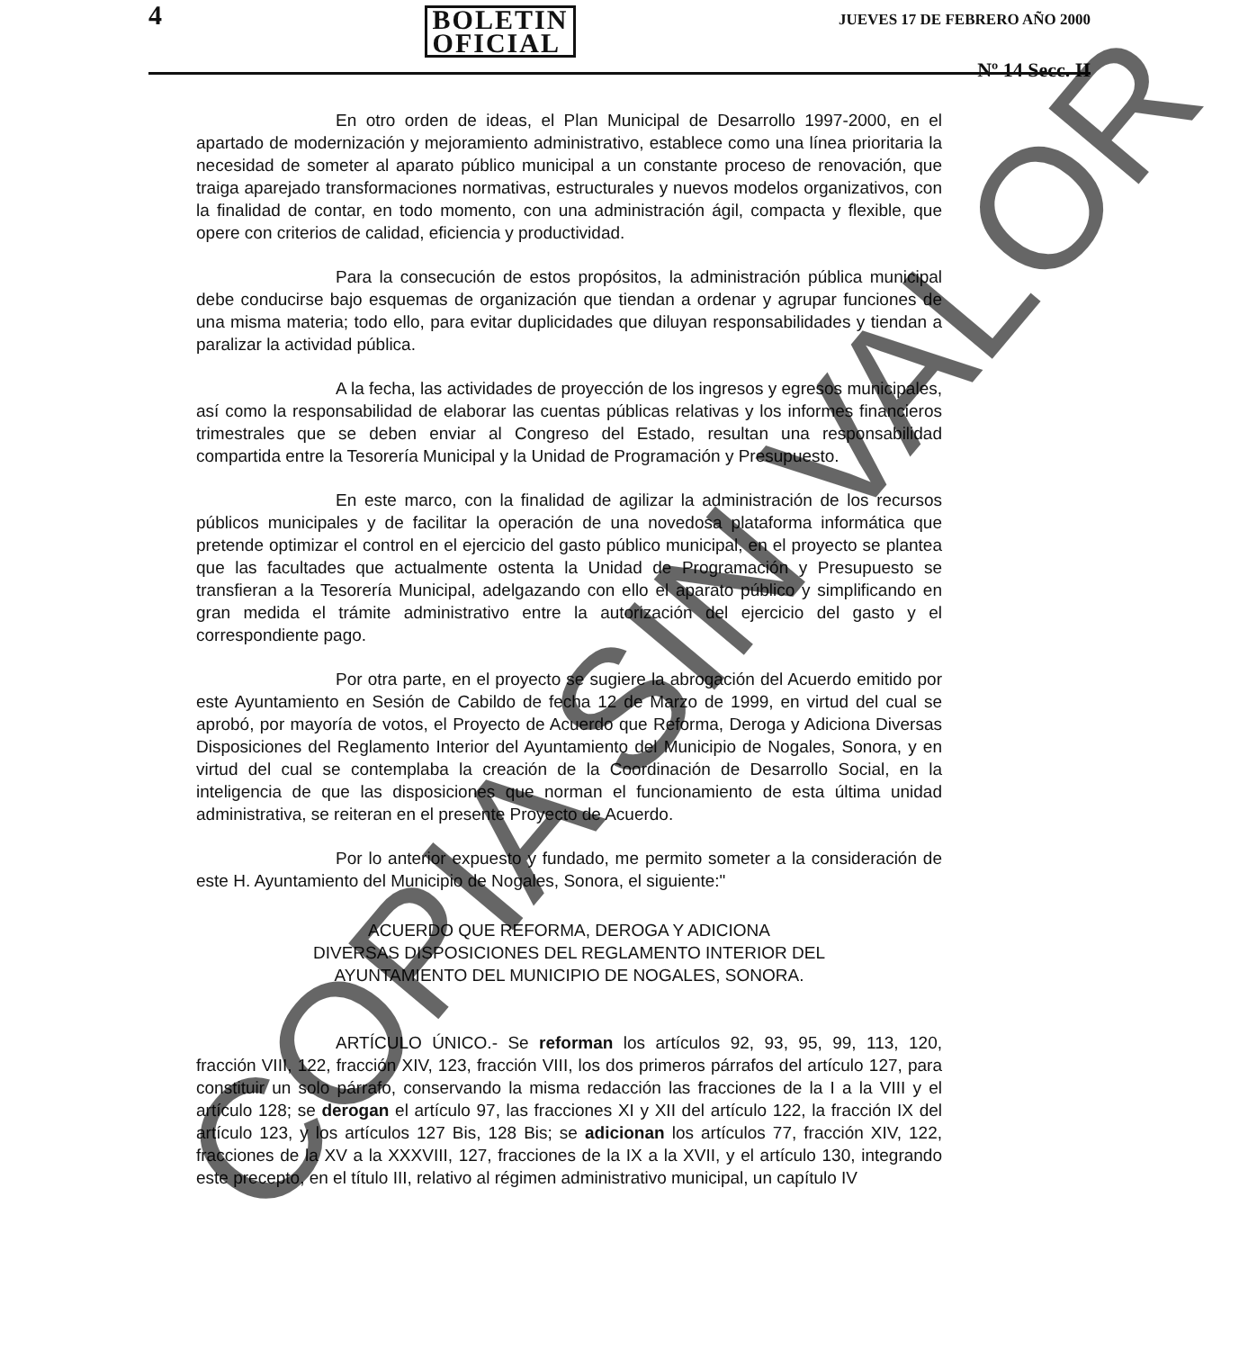4 BOLETIN
OFICIAL JUEVES 17 DE FEBRERO AÑO 2000
Nº 14 Secc. II
En otro orden de ideas, el Plan Municipal de Desarrollo 1997-2000, en el apartado de modernización y mejoramiento administrativo, establece como una línea prioritaria la necesidad de someter al aparato público municipal a un constante proceso de renovación, que traiga aparejado transformaciones normativas, estructurales y nuevos modelos organizativos, con la finalidad de contar, en todo momento, con una administración ágil, compacta y flexible, que opere con criterios de calidad, eficiencia y productividad.
Para la consecución de estos propósitos, la administración pública municipal debe conducirse bajo esquemas de organización que tiendan a ordenar y agrupar funciones de una misma materia; todo ello, para evitar duplicidades que diluyan responsabilidades y tiendan a paralizar la actividad pública.
A la fecha, las actividades de proyección de los ingresos y egresos municipales, así como la responsabilidad de elaborar las cuentas públicas relativas y los informes financieros trimestrales que se deben enviar al Congreso del Estado, resultan una responsabilidad compartida entre la Tesorería Municipal y la Unidad de Programación y Presupuesto.
En este marco, con la finalidad de agilizar la administración de los recursos públicos municipales y de facilitar la operación de una novedosa plataforma informática que pretende optimizar el control en el ejercicio del gasto público municipal, en el proyecto se plantea que las facultades que actualmente ostenta la Unidad de Programación y Presupuesto se transfieran a la Tesorería Municipal, adelgazando con ello el aparato público y simplificando en gran medida el trámite administrativo entre la autorización del ejercicio del gasto y el correspondiente pago.
Por otra parte, en el proyecto se sugiere la abrogación del Acuerdo emitido por este Ayuntamiento en Sesión de Cabildo de fecha 12 de Marzo de 1999, en virtud del cual se aprobó, por mayoría de votos, el Proyecto de Acuerdo que Reforma, Deroga y Adiciona Diversas Disposiciones del Reglamento Interior del Ayuntamiento del Municipio de Nogales, Sonora, y en virtud del cual se contemplaba la creación de la Coordinación de Desarrollo Social, en la inteligencia de que las disposiciones que norman el funcionamiento de esta última unidad administrativa, se reiteran en el presente Proyecto de Acuerdo.
Por lo anterior expuesto y fundado, me permito someter a la consideración de este H. Ayuntamiento del Municipio de Nogales, Sonora, el siguiente:"
ACUERDO QUE REFORMA, DEROGA Y ADICIONA
DIVERSAS DISPOSICIONES DEL REGLAMENTO INTERIOR DEL
AYUNTAMIENTO DEL MUNICIPIO DE NOGALES, SONORA.
ARTÍCULO ÚNICO.- Se reforman los artículos 92, 93, 95, 99, 113, 120, fracción VIII, 122, fracción XIV, 123, fracción VIII, los dos primeros párrafos del artículo 127, para constituir un solo párrafo, conservando la misma redacción las fracciones de la I a la VIII y el artículo 128; se derogan el artículo 97, las fracciones XI y XII del artículo 122, la fracción IX del artículo 123, y los artículos 127 Bis, 128 Bis; se adicionan los artículos 77, fracción XIV, 122, fracciones de la XV a la XXXVIII, 127, fracciones de la IX a la XVII, y el artículo 130, integrando este precepto, en el título III, relativo al régimen administrativo municipal, un capítulo IV
COPIA SIN VALOR